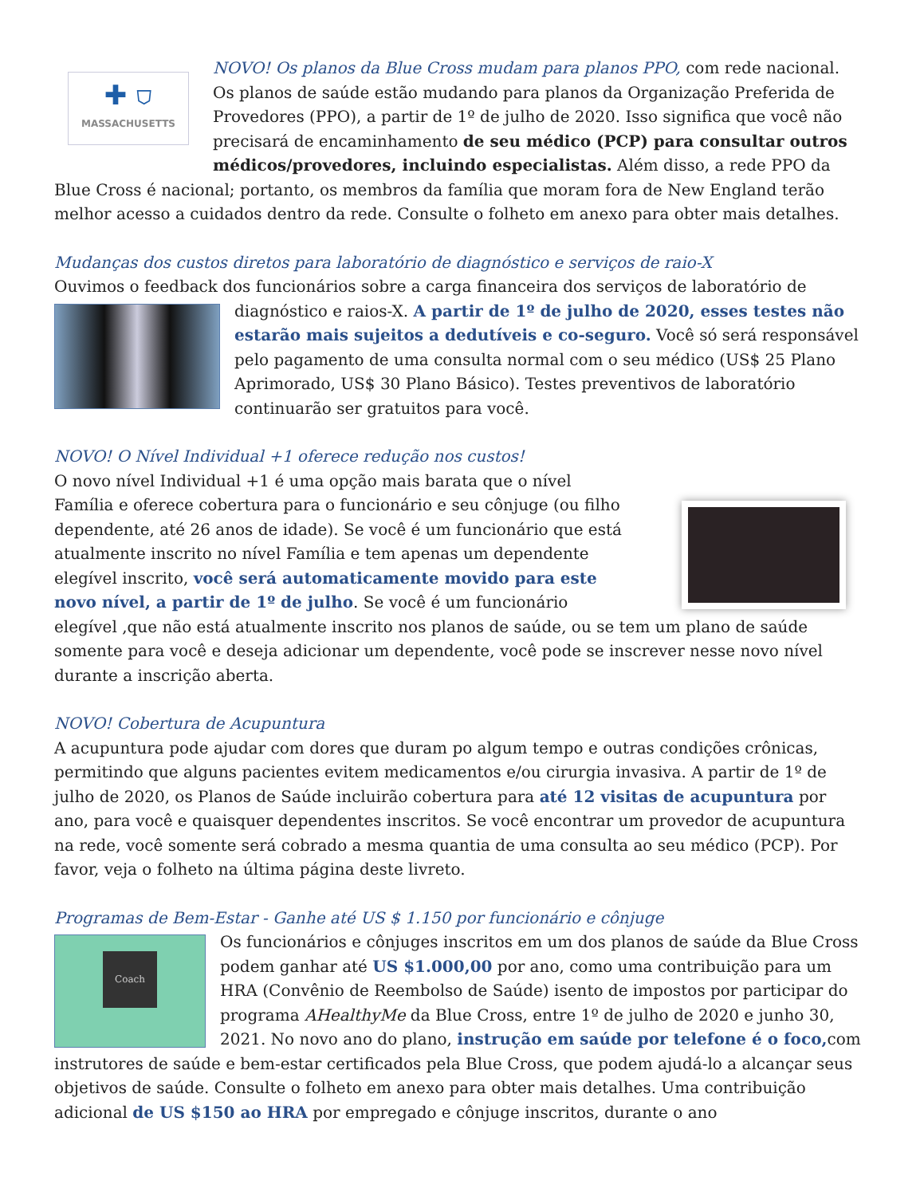✚ ⛉
MASSACHUSETTS
NOVO! Os planos da Blue Cross mudam para planos PPO, com rede nacional. Os planos de saúde estão mudando para planos da Organização Preferida de Provedores (PPO), a partir de 1º de julho de 2020. Isso significa que você não precisará de encaminhamento de seu médico (PCP) para consultar outros médicos/provedores, incluindo especialistas. Além disso, a rede PPO da Blue Cross é nacional; portanto, os membros da família que moram fora de New England terão melhor acesso a cuidados dentro da rede. Consulte o folheto em anexo para obter mais detalhes.
Mudanças dos custos diretos para laboratório de diagnóstico e serviços de raio-X
Ouvimos o feedback dos funcionários sobre a carga financeira dos serviços de laboratório de
diagnóstico e raios-X. A partir de 1º de julho de 2020, esses testes não estarão mais sujeitos a dedutíveis e co-seguro. Você só será responsável pelo pagamento de uma consulta normal com o seu médico (US$ 25 Plano Aprimorado, US$ 30 Plano Básico). Testes preventivos de laboratório continuarão ser gratuitos para você.
NOVO! O Nível Individual +1 oferece redução nos custos!
O novo nível Individual +1 é uma opção mais barata que o nível Família e oferece cobertura para o funcionário e seu cônjuge (ou filho dependente, até 26 anos de idade). Se você é um funcionário que está atualmente inscrito no nível Família e tem apenas um dependente elegível inscrito, você será automaticamente movido para este novo nível, a partir de 1º de julho. Se você é um funcionário elegível ,que não está atualmente inscrito nos planos de saúde, ou se tem um plano de saúde somente para você e deseja adicionar um dependente, você pode se inscrever nesse novo nível durante a inscrição aberta.
NOVO! Cobertura de Acupuntura
A acupuntura pode ajudar com dores que duram po algum tempo e outras condições crônicas, permitindo que alguns pacientes evitem medicamentos e/ou cirurgia invasiva. A partir de 1º de julho de 2020, os Planos de Saúde incluirão cobertura para até 12 visitas de acupuntura por ano, para você e quaisquer dependentes inscritos. Se você encontrar um provedor de acupuntura na rede, você somente será cobrado a mesma quantia de uma consulta ao seu médico (PCP). Por favor, veja o folheto na última página deste livreto.
Programas de Bem-Estar - Ganhe até US $ 1.150 por funcionário e cônjuge
Coach
Os funcionários e cônjuges inscritos em um dos planos de saúde da Blue Cross podem ganhar até US $1.000,00 por ano, como uma contribuição para um HRA (Convênio de Reembolso de Saúde) isento de impostos por participar do programa AHealthyMe da Blue Cross, entre 1º de julho de 2020 e junho 30, 2021. No novo ano do plano, instrução em saúde por telefone é o foco, com instrutores de saúde e bem-estar certificados pela Blue Cross, que podem ajudá-lo a alcançar seus objetivos de saúde. Consulte o folheto em anexo para obter mais detalhes. Uma contribuição adicional de US $150 ao HRA por empregado e cônjuge inscritos, durante o ano